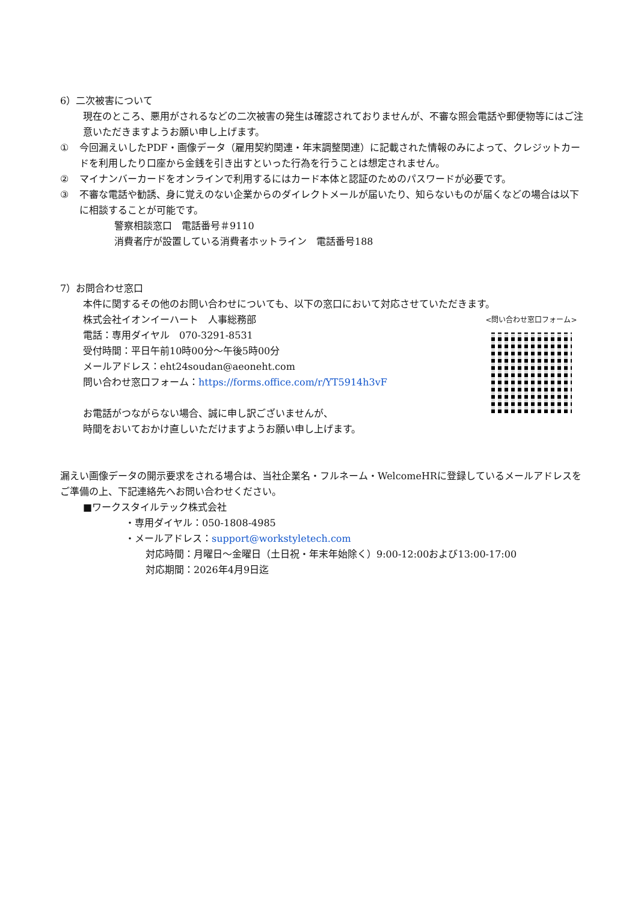6）二次被害について
現在のところ、悪用がされるなどの二次被害の発生は確認されておりませんが、不審な照会電話や郵便物等にはご注意いただきますようお願い申し上げます。
① 今回漏えいしたPDF・画像データ（雇用契約関連・年末調整関連）に記載された情報のみによって、クレジットカードを利用したり口座から金銭を引き出すといった行為を行うことは想定されません。
② マイナンバーカードをオンラインで利用するにはカード本体と認証のためのパスワードが必要です。
③ 不審な電話や勧誘、身に覚えのない企業からのダイレクトメールが届いたり、知らないものが届くなどの場合は以下に相談することが可能です。
警察相談窓口　電話番号＃9110
消費者庁が設置している消費者ホットライン　電話番号188
7）お問合わせ窓口
本件に関するその他のお問い合わせについても、以下の窓口において対応させていただきます。
株式会社イオンイーハート　人事総務部
電話：専用ダイヤル　070-3291-8531
受付時間：平日午前10時00分～午後5時00分
メールアドレス：eht24soudan@aeoneht.com
問い合わせ窓口フォーム：https://forms.office.com/r/YT5914h3vF
お電話がつながらない場合、誠に申し訳ございませんが、
時間をおいておかけ直しいただけますようお願い申し上げます。
<問い合わせ窓口フォーム>
漏えい画像データの開示要求をされる場合は、当社企業名・フルネーム・WelcomeHRに登録しているメールアドレスをご準備の上、下記連絡先へお問い合わせください。
■ワークスタイルテック株式会社
・専用ダイヤル：050-1808-4985
・メールアドレス：support@workstyletech.com
対応時間：月曜日～金曜日（土日祝・年末年始除く）9:00-12:00および13:00-17:00
対応期間：2026年4月9日迄